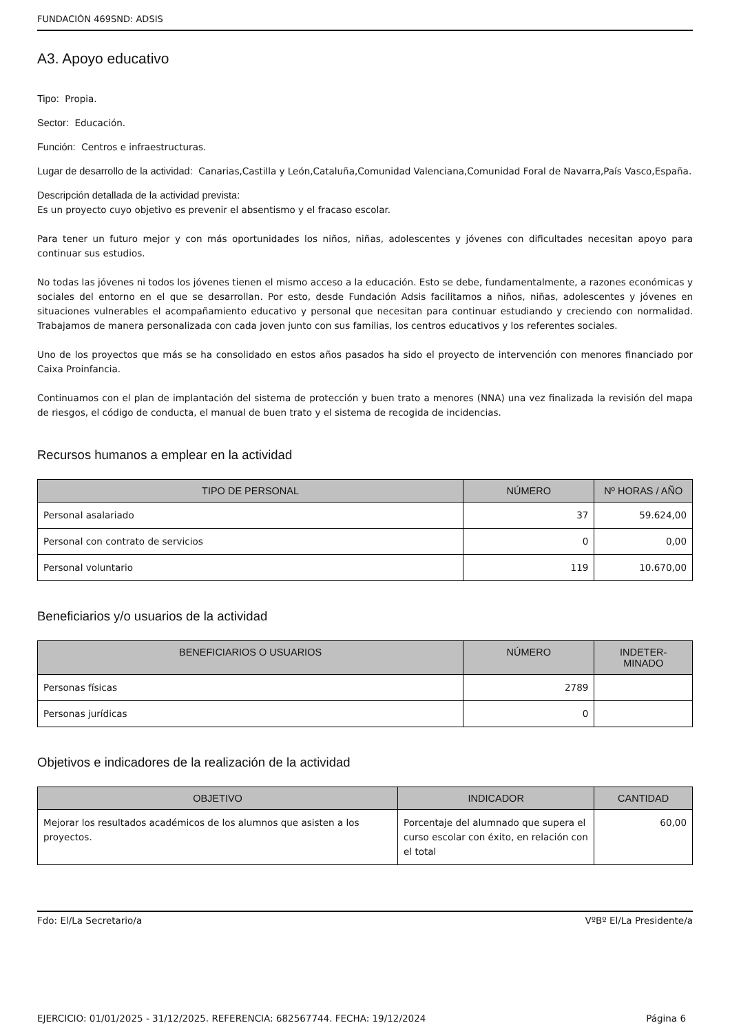FUNDACIÓN 469SND: ADSIS
A3. Apoyo educativo
Tipo: Propia.
Sector: Educación.
Función: Centros e infraestructuras.
Lugar de desarrollo de la actividad: Canarias,Castilla y León,Cataluña,Comunidad Valenciana,Comunidad Foral de Navarra,País Vasco,España.
Descripción detallada de la actividad prevista:
Es un proyecto cuyo objetivo es prevenir el absentismo y el fracaso escolar.
Para tener un futuro mejor y con más oportunidades los niños, niñas, adolescentes y jóvenes con dificultades necesitan apoyo para continuar sus estudios.
No todas las jóvenes ni todos los jóvenes tienen el mismo acceso a la educación. Esto se debe, fundamentalmente, a razones económicas y sociales del entorno en el que se desarrollan. Por esto, desde Fundación Adsis facilitamos a niños, niñas, adolescentes y jóvenes en situaciones vulnerables el acompañamiento educativo y personal que necesitan para continuar estudiando y creciendo con normalidad. Trabajamos de manera personalizada con cada joven junto con sus familias, los centros educativos y los referentes sociales.
Uno de los proyectos que más se ha consolidado en estos años pasados ha sido el proyecto de intervención con menores financiado por Caixa Proinfancia.
Continuamos con el plan de implantación del sistema de protección y buen trato a menores (NNA) una vez finalizada la revisión del mapa de riesgos, el código de conducta, el manual de buen trato y el sistema de recogida de incidencias.
Recursos humanos a emplear en la actividad
| TIPO DE PERSONAL | NÚMERO | Nº HORAS / AÑO |
| --- | --- | --- |
| Personal asalariado | 37 | 59.624,00 |
| Personal con contrato de servicios | 0 | 0,00 |
| Personal voluntario | 119 | 10.670,00 |
Beneficiarios y/o usuarios de la actividad
| BENEFICIARIOS O USUARIOS | NÚMERO | INDETER- MINADO |
| --- | --- | --- |
| Personas físicas | 2789 | |
| Personas jurídicas | 0 | |
Objetivos e indicadores de la realización de la actividad
| OBJETIVO | INDICADOR | CANTIDAD |
| --- | --- | --- |
| Mejorar los resultados académicos de los alumnos que asisten a los proyectos. | Porcentaje del alumnado que supera el curso escolar con éxito, en relación con el total | 60,00 |
Fdo: El/La Secretario/a VºBº El/La Presidente/a
EJERCICIO: 01/01/2025 - 31/12/2025. REFERENCIA: 682567744. FECHA: 19/12/2024 Página 6